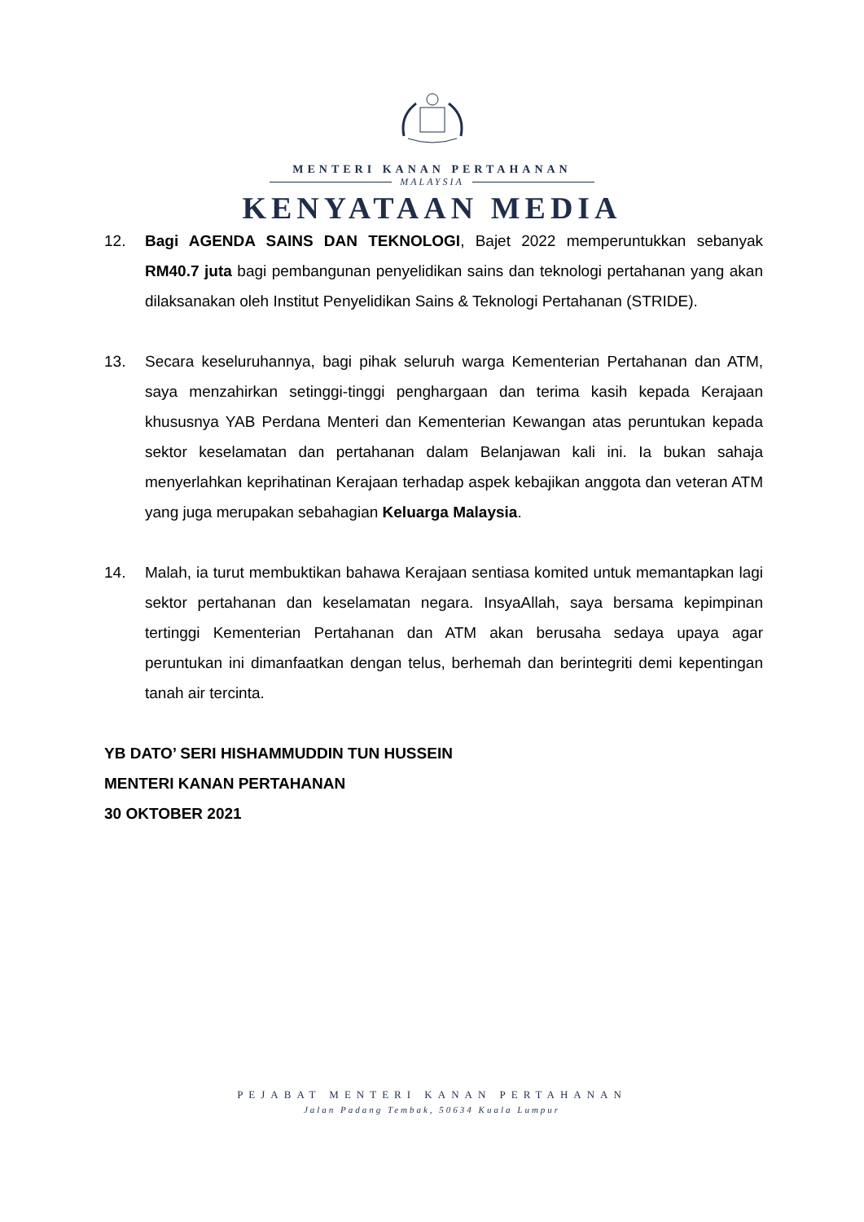MENTERI KANAN PERTAHANAN
MALAYSIA
KENYATAAN MEDIA
12. Bagi AGENDA SAINS DAN TEKNOLOGI, Bajet 2022 memperuntukkan sebanyak RM40.7 juta bagi pembangunan penyelidikan sains dan teknologi pertahanan yang akan dilaksanakan oleh Institut Penyelidikan Sains & Teknologi Pertahanan (STRIDE).
13. Secara keseluruhannya, bagi pihak seluruh warga Kementerian Pertahanan dan ATM, saya menzahirkan setinggi-tinggi penghargaan dan terima kasih kepada Kerajaan khususnya YAB Perdana Menteri dan Kementerian Kewangan atas peruntukan kepada sektor keselamatan dan pertahanan dalam Belanjawan kali ini. Ia bukan sahaja menyerlahkan keprihatinan Kerajaan terhadap aspek kebajikan anggota dan veteran ATM yang juga merupakan sebahagian Keluarga Malaysia.
14. Malah, ia turut membuktikan bahawa Kerajaan sentiasa komited untuk memantapkan lagi sektor pertahanan dan keselamatan negara. InsyaAllah, saya bersama kepimpinan tertinggi Kementerian Pertahanan dan ATM akan berusaha sedaya upaya agar peruntukan ini dimanfaatkan dengan telus, berhemah dan berintegriti demi kepentingan tanah air tercinta.
YB DATO’ SERI HISHAMMUDDIN TUN HUSSEIN
MENTERI KANAN PERTAHANAN
30 OKTOBER 2021
PEJABAT MENTERI KANAN PERTAHANAN
Jalan Padang Tembak, 50634 Kuala Lumpur